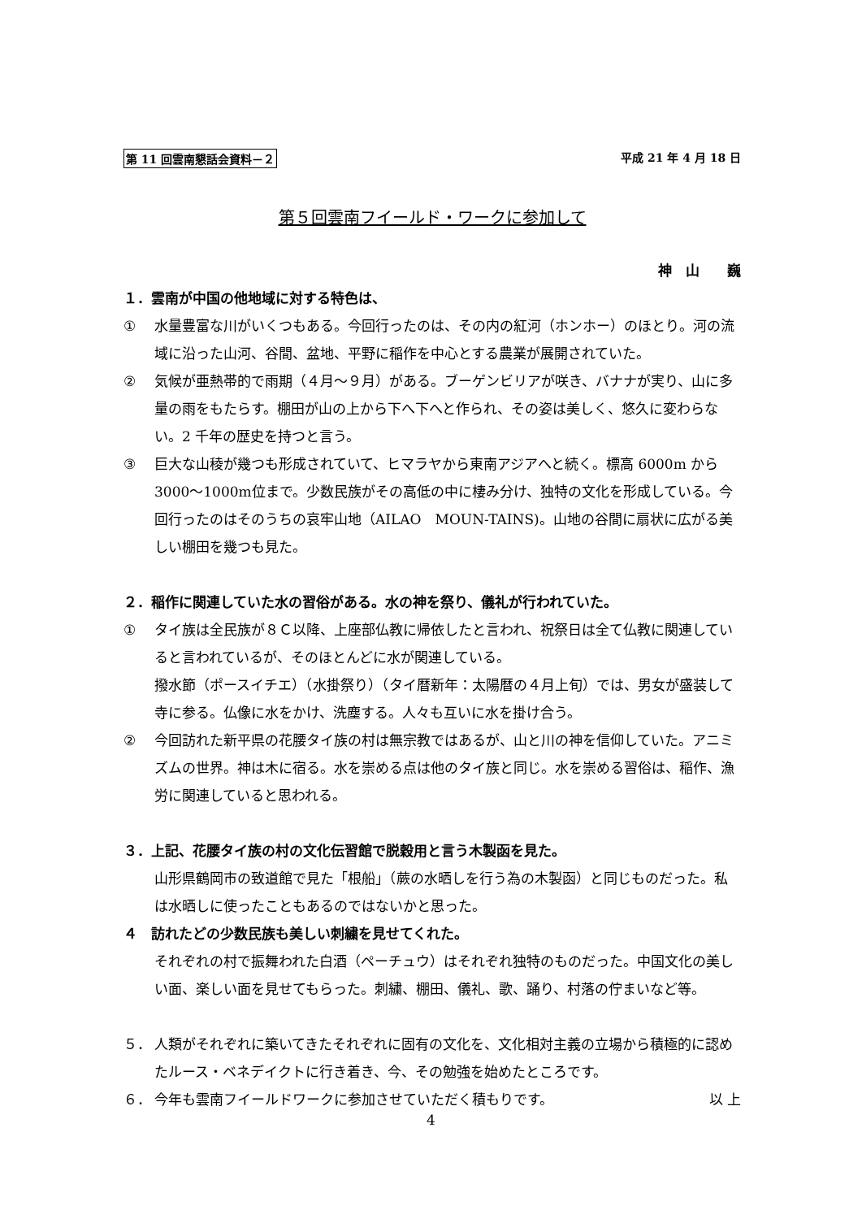第 11 回雲南懇話会資料－２ 平成 21 年 4 月 18 日
第５回雲南フイールド・ワークに参加して
神　山　　巍
１．雲南が中国の他地域に対する特色は、
① 水量豊富な川がいくつもある。今回行ったのは、その内の紅河（ホンホー）のほとり。河の流域に沿った山河、谷間、盆地、平野に稲作を中心とする農業が展開されていた。
② 気候が亜熱帯的で雨期（４月～９月）がある。ブーゲンビリアが咲き、バナナが実り、山に多量の雨をもたらす。棚田が山の上から下へ下へと作られ、その姿は美しく、悠久に変わらない。2 千年の歴史を持つと言う。
③ 巨大な山稜が幾つも形成されていて、ヒマラヤから東南アジアへと続く。標高 6000m から 3000～1000m位まで。少数民族がその高低の中に棲み分け、独特の文化を形成している。今回行ったのはそのうちの哀牢山地（AILAO　MOUN-TAINS)。山地の谷間に扇状に広がる美しい棚田を幾つも見た。
２．稲作に関連していた水の習俗がある。水の神を祭り、儀礼が行われていた。
① タイ族は全民族が８Ｃ以降、上座部仏教に帰依したと言われ、祝祭日は全て仏教に関連していると言われているが、そのほとんどに水が関連している。
撥水節（ポースイチエ）（水掛祭り）（タイ暦新年：太陽暦の４月上旬）では、男女が盛装して寺に参る。仏像に水をかけ、洗塵する。人々も互いに水を掛け合う。
② 今回訪れた新平県の花腰タイ族の村は無宗教ではあるが、山と川の神を信仰していた。アニミズムの世界。神は木に宿る。水を崇める点は他のタイ族と同じ。水を崇める習俗は、稲作、漁労に関連していると思われる。
３．上記、花腰タイ族の村の文化伝習館で脱穀用と言う木製函を見た。
山形県鶴岡市の致道館で見た「根船」（蕨の水晒しを行う為の木製函）と同じものだった。私は水晒しに使ったこともあるのではないかと思った。
４　訪れたどの少数民族も美しい刺繍を見せてくれた。
それぞれの村で振舞われた白酒（ペーチュウ）はそれぞれ独特のものだった。中国文化の美しい面、楽しい面を見せてもらった。刺繍、棚田、儀礼、歌、踊り、村落の佇まいなど等。
５． 人類がそれぞれに築いてきたそれぞれに固有の文化を、文化相対主義の立場から積極的に認めたルース・ベネデイクトに行き着き、今、その勉強を始めたところです。
６． 今年も雲南フイールドワークに参加させていただく積もりです。 以 上
4